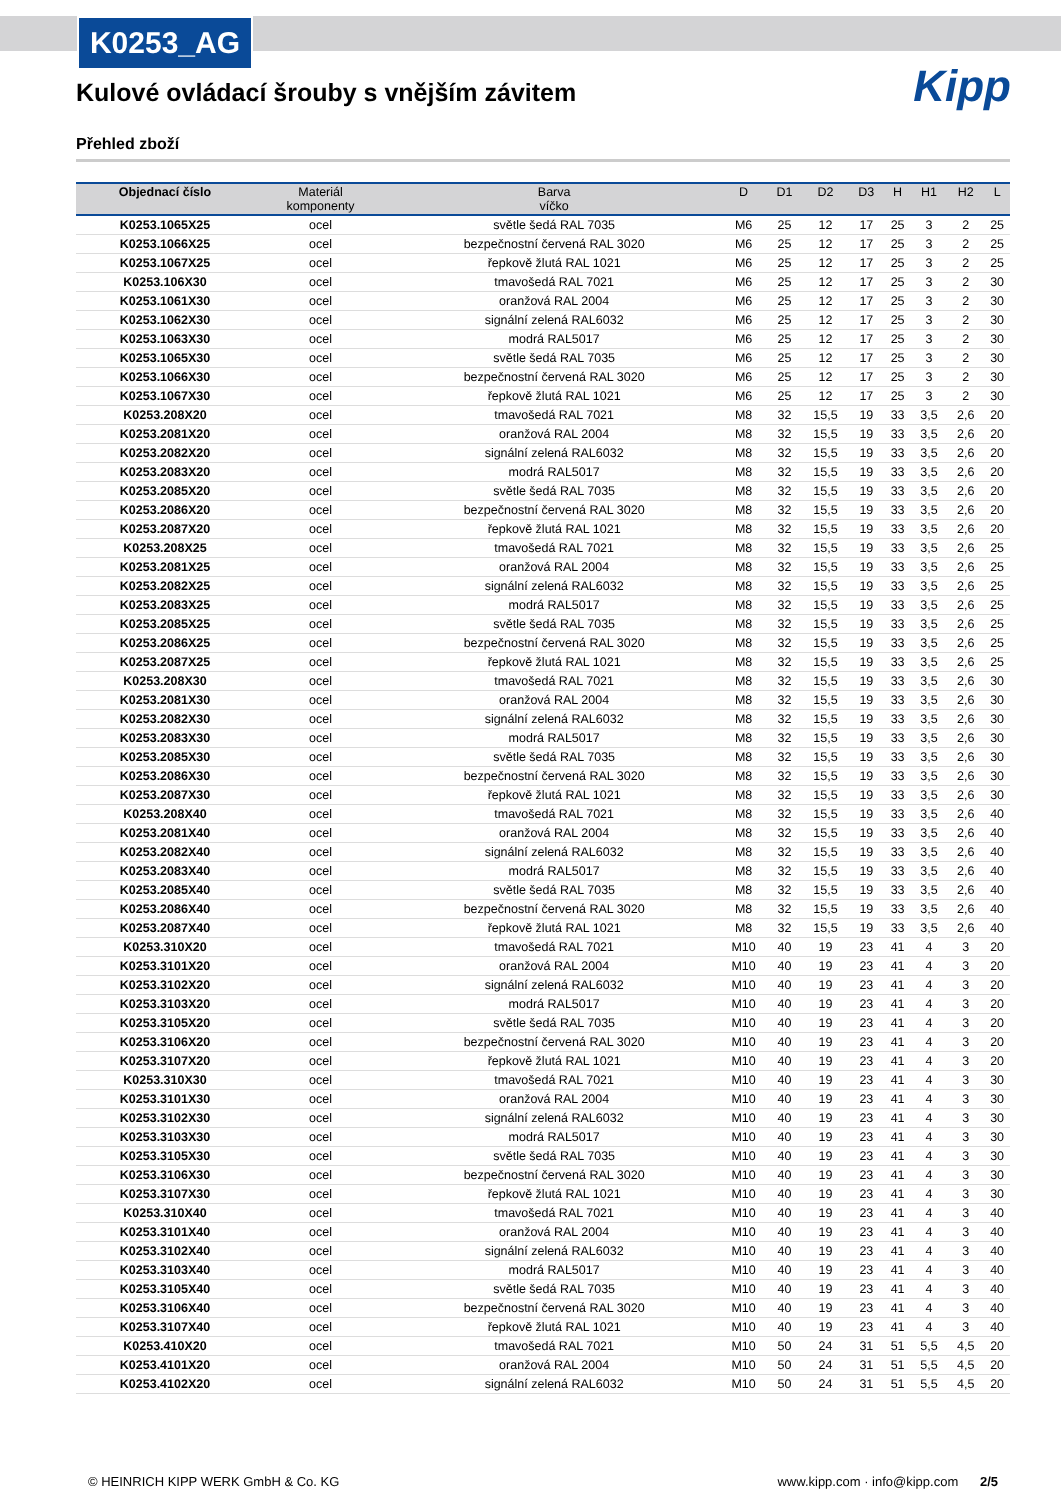K0253_AG
Kipp
Kulové ovládací šrouby s vnějším závitem
Přehled zboží
| Objednací číslo | Materiál komponenty | Barva víčko | D | D1 | D2 | D3 | H | H1 | H2 | L |
| --- | --- | --- | --- | --- | --- | --- | --- | --- | --- | --- |
| K0253.1065X25 | ocel | světle šedá RAL 7035 | M6 | 25 | 12 | 17 | 25 | 3 | 2 | 25 |
| K0253.1066X25 | ocel | bezpečnostní červená RAL 3020 | M6 | 25 | 12 | 17 | 25 | 3 | 2 | 25 |
| K0253.1067X25 | ocel | řepkově žlutá RAL 1021 | M6 | 25 | 12 | 17 | 25 | 3 | 2 | 25 |
| K0253.106X30 | ocel | tmavošedá RAL 7021 | M6 | 25 | 12 | 17 | 25 | 3 | 2 | 30 |
| K0253.1061X30 | ocel | oranžová RAL 2004 | M6 | 25 | 12 | 17 | 25 | 3 | 2 | 30 |
| K0253.1062X30 | ocel | signální zelená RAL6032 | M6 | 25 | 12 | 17 | 25 | 3 | 2 | 30 |
| K0253.1063X30 | ocel | modrá RAL5017 | M6 | 25 | 12 | 17 | 25 | 3 | 2 | 30 |
| K0253.1065X30 | ocel | světle šedá RAL 7035 | M6 | 25 | 12 | 17 | 25 | 3 | 2 | 30 |
| K0253.1066X30 | ocel | bezpečnostní červená RAL 3020 | M6 | 25 | 12 | 17 | 25 | 3 | 2 | 30 |
| K0253.1067X30 | ocel | řepkově žlutá RAL 1021 | M6 | 25 | 12 | 17 | 25 | 3 | 2 | 30 |
| K0253.208X20 | ocel | tmavošedá RAL 7021 | M8 | 32 | 15,5 | 19 | 33 | 3,5 | 2,6 | 20 |
| K0253.2081X20 | ocel | oranžová RAL 2004 | M8 | 32 | 15,5 | 19 | 33 | 3,5 | 2,6 | 20 |
| K0253.2082X20 | ocel | signální zelená RAL6032 | M8 | 32 | 15,5 | 19 | 33 | 3,5 | 2,6 | 20 |
| K0253.2083X20 | ocel | modrá RAL5017 | M8 | 32 | 15,5 | 19 | 33 | 3,5 | 2,6 | 20 |
| K0253.2085X20 | ocel | světle šedá RAL 7035 | M8 | 32 | 15,5 | 19 | 33 | 3,5 | 2,6 | 20 |
| K0253.2086X20 | ocel | bezpečnostní červená RAL 3020 | M8 | 32 | 15,5 | 19 | 33 | 3,5 | 2,6 | 20 |
| K0253.2087X20 | ocel | řepkově žlutá RAL 1021 | M8 | 32 | 15,5 | 19 | 33 | 3,5 | 2,6 | 20 |
| K0253.208X25 | ocel | tmavošedá RAL 7021 | M8 | 32 | 15,5 | 19 | 33 | 3,5 | 2,6 | 25 |
| K0253.2081X25 | ocel | oranžová RAL 2004 | M8 | 32 | 15,5 | 19 | 33 | 3,5 | 2,6 | 25 |
| K0253.2082X25 | ocel | signální zelená RAL6032 | M8 | 32 | 15,5 | 19 | 33 | 3,5 | 2,6 | 25 |
| K0253.2083X25 | ocel | modrá RAL5017 | M8 | 32 | 15,5 | 19 | 33 | 3,5 | 2,6 | 25 |
| K0253.2085X25 | ocel | světle šedá RAL 7035 | M8 | 32 | 15,5 | 19 | 33 | 3,5 | 2,6 | 25 |
| K0253.2086X25 | ocel | bezpečnostní červená RAL 3020 | M8 | 32 | 15,5 | 19 | 33 | 3,5 | 2,6 | 25 |
| K0253.2087X25 | ocel | řepkově žlutá RAL 1021 | M8 | 32 | 15,5 | 19 | 33 | 3,5 | 2,6 | 25 |
| K0253.208X30 | ocel | tmavošedá RAL 7021 | M8 | 32 | 15,5 | 19 | 33 | 3,5 | 2,6 | 30 |
| K0253.2081X30 | ocel | oranžová RAL 2004 | M8 | 32 | 15,5 | 19 | 33 | 3,5 | 2,6 | 30 |
| K0253.2082X30 | ocel | signální zelená RAL6032 | M8 | 32 | 15,5 | 19 | 33 | 3,5 | 2,6 | 30 |
| K0253.2083X30 | ocel | modrá RAL5017 | M8 | 32 | 15,5 | 19 | 33 | 3,5 | 2,6 | 30 |
| K0253.2085X30 | ocel | světle šedá RAL 7035 | M8 | 32 | 15,5 | 19 | 33 | 3,5 | 2,6 | 30 |
| K0253.2086X30 | ocel | bezpečnostní červená RAL 3020 | M8 | 32 | 15,5 | 19 | 33 | 3,5 | 2,6 | 30 |
| K0253.2087X30 | ocel | řepkově žlutá RAL 1021 | M8 | 32 | 15,5 | 19 | 33 | 3,5 | 2,6 | 30 |
| K0253.208X40 | ocel | tmavošedá RAL 7021 | M8 | 32 | 15,5 | 19 | 33 | 3,5 | 2,6 | 40 |
| K0253.2081X40 | ocel | oranžová RAL 2004 | M8 | 32 | 15,5 | 19 | 33 | 3,5 | 2,6 | 40 |
| K0253.2082X40 | ocel | signální zelená RAL6032 | M8 | 32 | 15,5 | 19 | 33 | 3,5 | 2,6 | 40 |
| K0253.2083X40 | ocel | modrá RAL5017 | M8 | 32 | 15,5 | 19 | 33 | 3,5 | 2,6 | 40 |
| K0253.2085X40 | ocel | světle šedá RAL 7035 | M8 | 32 | 15,5 | 19 | 33 | 3,5 | 2,6 | 40 |
| K0253.2086X40 | ocel | bezpečnostní červená RAL 3020 | M8 | 32 | 15,5 | 19 | 33 | 3,5 | 2,6 | 40 |
| K0253.2087X40 | ocel | řepkově žlutá RAL 1021 | M8 | 32 | 15,5 | 19 | 33 | 3,5 | 2,6 | 40 |
| K0253.310X20 | ocel | tmavošedá RAL 7021 | M10 | 40 | 19 | 23 | 41 | 4 | 3 | 20 |
| K0253.3101X20 | ocel | oranžová RAL 2004 | M10 | 40 | 19 | 23 | 41 | 4 | 3 | 20 |
| K0253.3102X20 | ocel | signální zelená RAL6032 | M10 | 40 | 19 | 23 | 41 | 4 | 3 | 20 |
| K0253.3103X20 | ocel | modrá RAL5017 | M10 | 40 | 19 | 23 | 41 | 4 | 3 | 20 |
| K0253.3105X20 | ocel | světle šedá RAL 7035 | M10 | 40 | 19 | 23 | 41 | 4 | 3 | 20 |
| K0253.3106X20 | ocel | bezpečnostní červená RAL 3020 | M10 | 40 | 19 | 23 | 41 | 4 | 3 | 20 |
| K0253.3107X20 | ocel | řepkově žlutá RAL 1021 | M10 | 40 | 19 | 23 | 41 | 4 | 3 | 20 |
| K0253.310X30 | ocel | tmavošedá RAL 7021 | M10 | 40 | 19 | 23 | 41 | 4 | 3 | 30 |
| K0253.3101X30 | ocel | oranžová RAL 2004 | M10 | 40 | 19 | 23 | 41 | 4 | 3 | 30 |
| K0253.3102X30 | ocel | signální zelená RAL6032 | M10 | 40 | 19 | 23 | 41 | 4 | 3 | 30 |
| K0253.3103X30 | ocel | modrá RAL5017 | M10 | 40 | 19 | 23 | 41 | 4 | 3 | 30 |
| K0253.3105X30 | ocel | světle šedá RAL 7035 | M10 | 40 | 19 | 23 | 41 | 4 | 3 | 30 |
| K0253.3106X30 | ocel | bezpečnostní červená RAL 3020 | M10 | 40 | 19 | 23 | 41 | 4 | 3 | 30 |
| K0253.3107X30 | ocel | řepkově žlutá RAL 1021 | M10 | 40 | 19 | 23 | 41 | 4 | 3 | 30 |
| K0253.310X40 | ocel | tmavošedá RAL 7021 | M10 | 40 | 19 | 23 | 41 | 4 | 3 | 40 |
| K0253.3101X40 | ocel | oranžová RAL 2004 | M10 | 40 | 19 | 23 | 41 | 4 | 3 | 40 |
| K0253.3102X40 | ocel | signální zelená RAL6032 | M10 | 40 | 19 | 23 | 41 | 4 | 3 | 40 |
| K0253.3103X40 | ocel | modrá RAL5017 | M10 | 40 | 19 | 23 | 41 | 4 | 3 | 40 |
| K0253.3105X40 | ocel | světle šedá RAL 7035 | M10 | 40 | 19 | 23 | 41 | 4 | 3 | 40 |
| K0253.3106X40 | ocel | bezpečnostní červená RAL 3020 | M10 | 40 | 19 | 23 | 41 | 4 | 3 | 40 |
| K0253.3107X40 | ocel | řepkově žlutá RAL 1021 | M10 | 40 | 19 | 23 | 41 | 4 | 3 | 40 |
| K0253.410X20 | ocel | tmavošedá RAL 7021 | M10 | 50 | 24 | 31 | 51 | 5,5 | 4,5 | 20 |
| K0253.4101X20 | ocel | oranžová RAL 2004 | M10 | 50 | 24 | 31 | 51 | 5,5 | 4,5 | 20 |
| K0253.4102X20 | ocel | signální zelená RAL6032 | M10 | 50 | 24 | 31 | 51 | 5,5 | 4,5 | 20 |
© HEINRICH KIPP WERK GmbH & Co. KG www.kipp.com · info@kipp.com 2/5